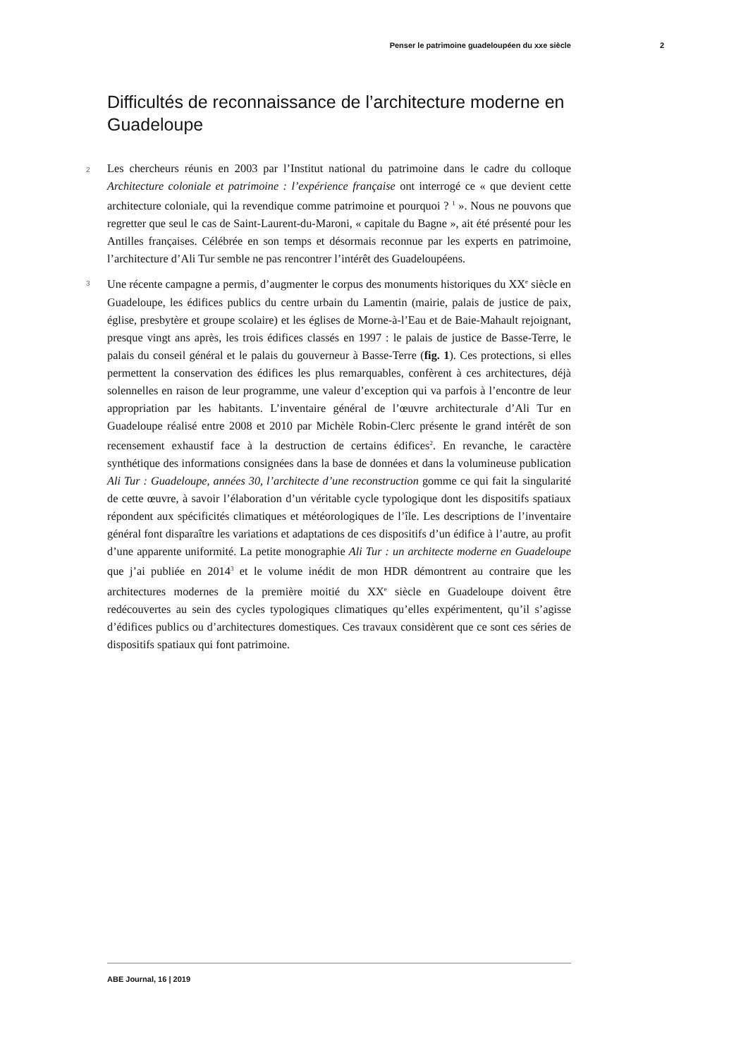Penser le patrimoine guadeloupéen du xxe siècle 2
Difficultés de reconnaissance de l’architecture moderne en Guadeloupe
2 Les chercheurs réunis en 2003 par l’Institut national du patrimoine dans le cadre du colloque Architecture coloniale et patrimoine : l’expérience française ont interrogé ce « que devient cette architecture coloniale, qui la revendique comme patrimoine et pourquoi ? <sup>1</sup> ». Nous ne pouvons que regretter que seul le cas de Saint-Laurent-du-Maroni, « capitale du Bagne », ait été présenté pour les Antilles françaises. Célébrée en son temps et désormais reconnue par les experts en patrimoine, l’architecture d’Ali Tur semble ne pas rencontrer l’intérêt des Guadeloupéens.
3 Une récente campagne a permis, d’augmenter le corpus des monuments historiques du XX<sup>e</sup> siècle en Guadeloupe, les édifices publics du centre urbain du Lamentin (mairie, palais de justice de paix, église, presbytère et groupe scolaire) et les églises de Morne-à-l’Eau et de Baie-Mahault rejoignant, presque vingt ans après, les trois édifices classés en 1997 : le palais de justice de Basse-Terre, le palais du conseil général et le palais du gouverneur à Basse-Terre (fig. 1). Ces protections, si elles permettent la conservation des édifices les plus remarquables, confèrent à ces architectures, déjà solennelles en raison de leur programme, une valeur d’exception qui va parfois à l’encontre de leur appropriation par les habitants. L’inventaire général de l’œuvre architecturale d’Ali Tur en Guadeloupe réalisé entre 2008 et 2010 par Michèle Robin-Clerc présente le grand intérêt de son recensement exhaustif face à la destruction de certains édifices<sup>2</sup>. En revanche, le caractère synthétique des informations consignées dans la base de données et dans la volumineuse publication Ali Tur : Guadeloupe, années 30, l’architecte d’une reconstruction gomme ce qui fait la singularité de cette œuvre, à savoir l’élaboration d’un véritable cycle typologique dont les dispositifs spatiaux répondent aux spécificités climatiques et météorologiques de l’île. Les descriptions de l’inventaire général font disparaître les variations et adaptations de ces dispositifs d’un édifice à l’autre, au profit d’une apparente uniformité. La petite monographie Ali Tur : un architecte moderne en Guadeloupe que j’ai publiée en 2014<sup>3</sup> et le volume inédit de mon HDR démontrent au contraire que les architectures modernes de la première moitié du XX<sup>e</sup> siècle en Guadeloupe doivent être redécouvertes au sein des cycles typologiques climatiques qu’elles expérimentent, qu’il s’agisse d’édifices publics ou d’architectures domestiques. Ces travaux considèrent que ce sont ces séries de dispositifs spatiaux qui font patrimoine.
ABE Journal, 16 | 2019